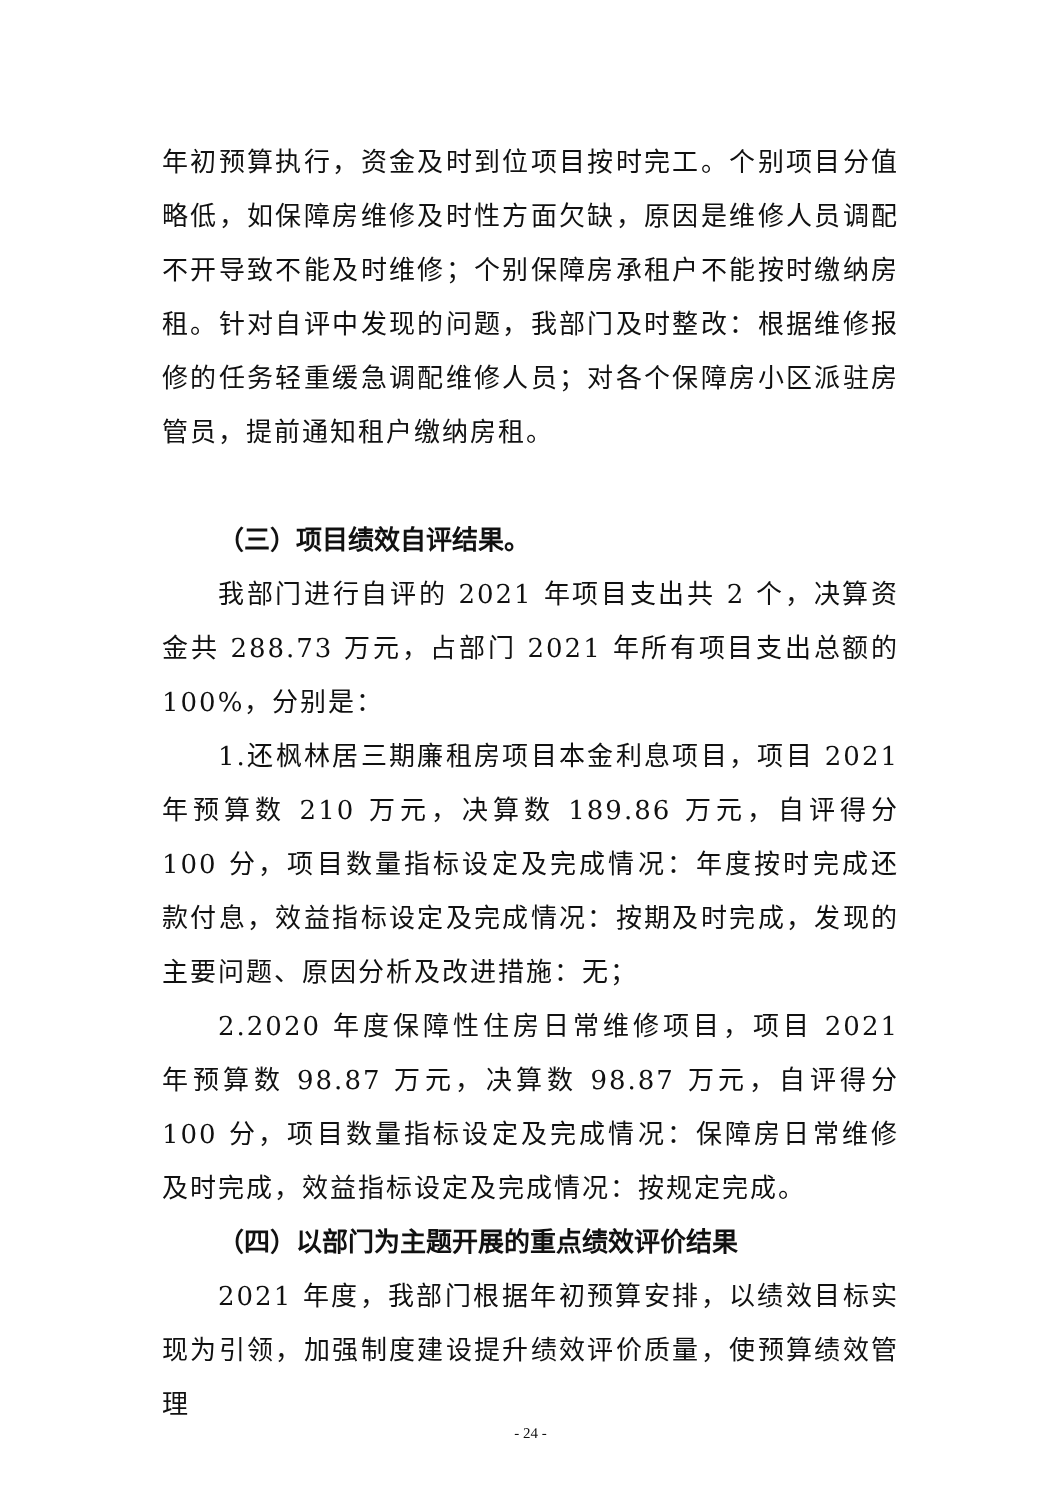年初预算执行，资金及时到位项目按时完工。个别项目分值略低，如保障房维修及时性方面欠缺，原因是维修人员调配不开导致不能及时维修；个别保障房承租户不能按时缴纳房租。针对自评中发现的问题，我部门及时整改：根据维修报修的任务轻重缓急调配维修人员；对各个保障房小区派驻房管员，提前通知租户缴纳房租。
（三）项目绩效自评结果。
我部门进行自评的 2021 年项目支出共 2 个，决算资金共 288.73 万元，占部门 2021 年所有项目支出总额的 100%，分别是：
1.还枫林居三期廉租房项目本金利息项目，项目 2021 年预算数 210 万元，决算数 189.86 万元，自评得分 100 分，项目数量指标设定及完成情况：年度按时完成还款付息，效益指标设定及完成情况：按期及时完成，发现的主要问题、原因分析及改进措施：无；
2.2020 年度保障性住房日常维修项目，项目 2021 年预算数 98.87 万元，决算数 98.87 万元，自评得分 100 分，项目数量指标设定及完成情况：保障房日常维修及时完成，效益指标设定及完成情况：按规定完成。
（四）以部门为主题开展的重点绩效评价结果
2021 年度，我部门根据年初预算安排，以绩效目标实现为引领，加强制度建设提升绩效评价质量，使预算绩效管理
- 24 -